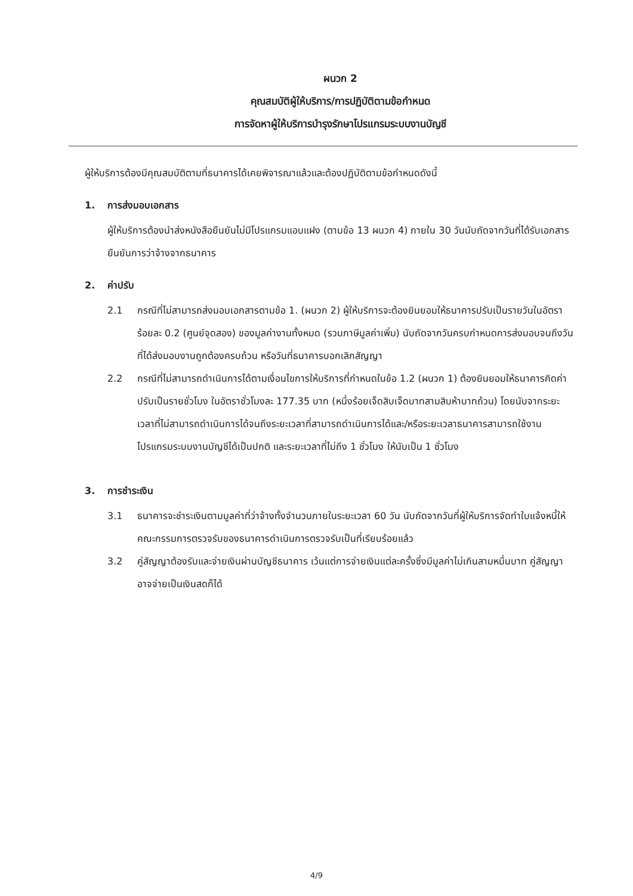ผนวก 2
คุณสมบัติผู้ให้บริการ/การปฏิบัติตามข้อกำหนด
การจัดหาผู้ให้บริการบำรุงรักษาโปรแกรมระบบงานบัญชี
ผู้ให้บริการต้องมีคุณสมบัติตามที่ธนาคารได้เคยพิจารณาแล้วและต้องปฏิบัติตามข้อกำหนดดังนี้
1. การส่งมอบเอกสาร
ผู้ให้บริการต้องนำส่งหนังสือยืนยันไม่มีโปรแกรมแอบแฝง (ตามข้อ 13 ผนวก 4) ภายใน 30 วันนับถัดจากวันที่ได้รับเอกสารยืนยันการว่าจ้างจากธนาคาร
2. ค่าปรับ
2.1 กรณีที่ไม่สามารถส่งมอบเอกสารตามข้อ 1. (ผนวก 2) ผู้ให้บริการจะต้องยินยอมให้ธนาคารปรับเป็นรายวันในอัตราร้อยละ 0.2 (ศูนย์จุดสอง) ของมูลค่างานทั้งหมด (รวมภาษีมูลค่าเพิ่ม) นับถัดจากวันครบกำหนดการส่งมอบจนถึงวันที่ได้ส่งมอบงานถูกต้องครบถ้วน หรือวันที่ธนาคารบอกเลิกสัญญา
2.2 กรณีที่ไม่สามารถดำเนินการได้ตามเงื่อนไขการให้บริการที่กำหนดในข้อ 1.2 (ผนวก 1) ต้องยินยอมให้ธนาคารคิดค่าปรับเป็นรายชั่วโมง ในอัตราชั่วโมงละ 177.35 บาท (หนึ่งร้อยเจ็ดสิบเจ็ดบาทสามสิบห้าบาทถ้วน) โดยนับจากระยะเวลาที่ไม่สามารถดำเนินการได้จนถึงระยะเวลาที่สามารถดำเนินการได้และ/หรือระยะเวลาธนาคารสามารถใช้งานโปรแกรมระบบงานบัญชีได้เป็นปกติ และระยะเวลาที่ไม่ถึง 1 ชั่วโมง ให้นับเป็น 1 ชั่วโมง
3. การชำระเงิน
3.1 ธนาคารจะชำระเงินตามมูลค่าที่ว่าจ้างทั้งจำนวนภายในระยะเวลา 60 วัน นับถัดจากวันที่ผู้ให้บริการจัดทำใบแจ้งหนี้ให้คณะกรรมการตรวจรับของธนาคารดำเนินการตรวจรับเป็นที่เรียบร้อยแล้ว
3.2 คู่สัญญาต้องรับและจ่ายเงินผ่านบัญชีธนาคาร เว้นแต่การจ่ายเงินแต่ละครั้งซึ่งมีมูลค่าไม่เกินสามหมื่นบาท คู่สัญญาอาจจ่ายเป็นเงินสดก็ได้
4/9